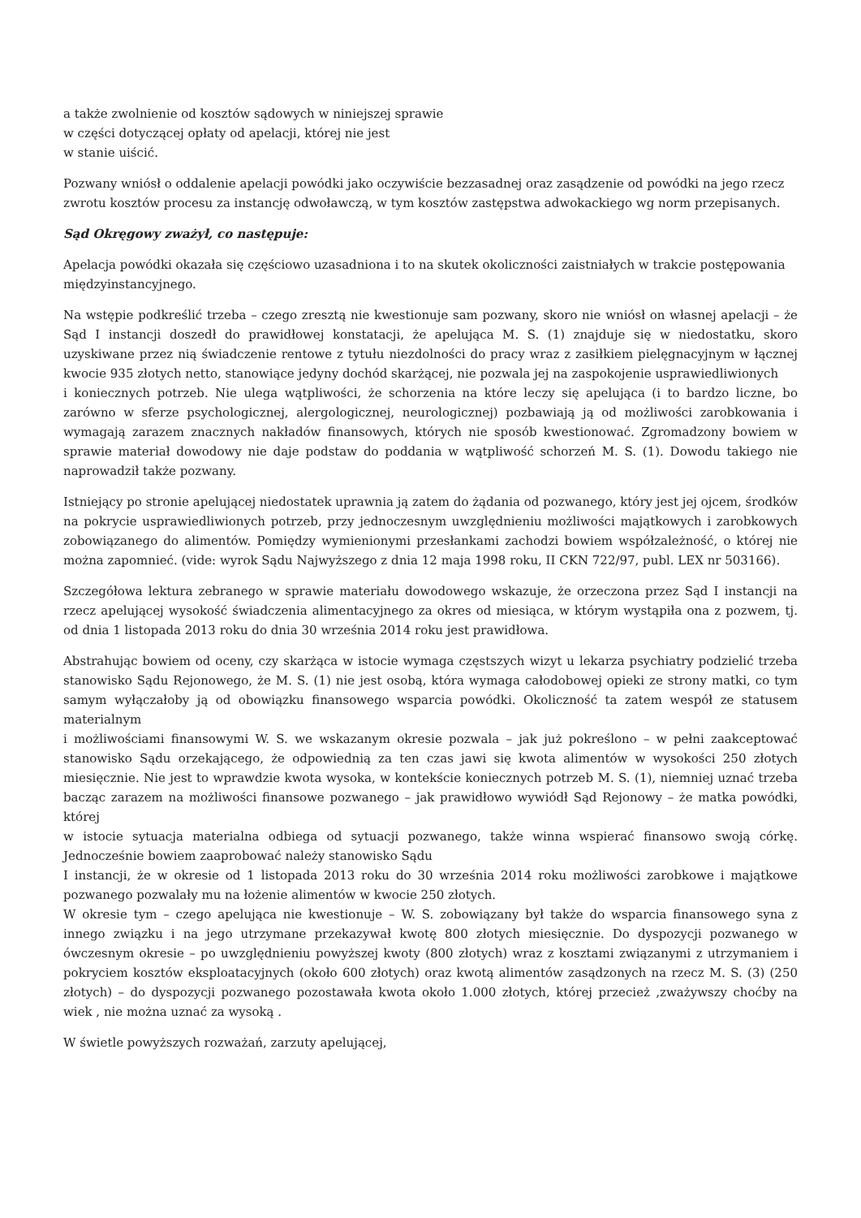a także zwolnienie od kosztów sądowych w niniejszej sprawie
w części dotyczącej opłaty od apelacji, której nie jest
w stanie uiścić.
Pozwany wniósł o oddalenie apelacji powódki jako oczywiście bezzasadnej oraz zasądzenie od powódki na jego rzecz zwrotu kosztów procesu za instancję odwoławczą, w tym kosztów zastępstwa adwokackiego wg norm przepisanych.
Sąd Okręgowy zważył, co następuje:
Apelacja powódki okazała się częściowo uzasadniona i to na skutek okoliczności zaistniałych w trakcie postępowania międzyinstancyjnego.
Na wstępie podkreślić trzeba – czego zresztą nie kwestionuje sam pozwany, skoro nie wniósł on własnej apelacji – że Sąd I instancji doszedł do prawidłowej konstatacji, że apelująca M. S. (1) znajduje się w niedostatku, skoro uzyskiwane przez nią świadczenie rentowe z tytułu niezdolności do pracy wraz z zasiłkiem pielęgnacyjnym w łącznej kwocie 935 złotych netto, stanowiące jedyny dochód skarżącej, nie pozwala jej na zaspokojenie usprawiedliwionych
i koniecznych potrzeb. Nie ulega wątpliwości, że schorzenia na które leczy się apelująca (i to bardzo liczne, bo zarówno w sferze psychologicznej, alergologicznej, neurologicznej) pozbawiają ją od możliwości zarobkowania i wymagają zarazem znacznych nakładów finansowych, których nie sposób kwestionować. Zgromadzony bowiem w sprawie materiał dowodowy nie daje podstaw do poddania w wątpliwość schorzeń M. S. (1). Dowodu takiego nie naprowadził także pozwany.
Istniejący po stronie apelującej niedostatek uprawnia ją zatem do żądania od pozwanego, który jest jej ojcem, środków na pokrycie usprawiedliwionych potrzeb, przy jednoczesnym uwzględnieniu możliwości majątkowych i zarobkowych zobowiązanego do alimentów. Pomiędzy wymienionymi przesłankami zachodzi bowiem współzależność, o której nie można zapomnieć. (vide: wyrok Sądu Najwyższego z dnia 12 maja 1998 roku, II CKN 722/97, publ. LEX nr 503166).
Szczegółowa lektura zebranego w sprawie materiału dowodowego wskazuje, że orzeczona przez Sąd I instancji na rzecz apelującej wysokość świadczenia alimentacyjnego za okres od miesiąca, w którym wystąpiła ona z pozwem, tj. od dnia 1 listopada 2013 roku do dnia 30 września 2014 roku jest prawidłowa.
Abstrahując bowiem od oceny, czy skarżąca w istocie wymaga częstszych wizyt u lekarza psychiatry podzielić trzeba stanowisko Sądu Rejonowego, że M. S. (1) nie jest osobą, która wymaga całodobowej opieki ze strony matki, co tym samym wyłączałoby ją od obowiązku finansowego wsparcia powódki. Okoliczność ta zatem wespół ze statusem materialnym
i możliwościami finansowymi W. S. we wskazanym okresie pozwala – jak już pokreślono – w pełni zaakceptować stanowisko Sądu orzekającego, że odpowiednią za ten czas jawi się kwota alimentów w wysokości 250 złotych miesięcznie. Nie jest to wprawdzie kwota wysoka, w kontekście koniecznych potrzeb M. S. (1), niemniej uznać trzeba bacząc zarazem na możliwości finansowe pozwanego – jak prawidłowo wywiódł Sąd Rejonowy – że matka powódki, której
w istocie sytuacja materialna odbiega od sytuacji pozwanego, także winna wspierać finansowo swoją córkę. Jednocześnie bowiem zaaprobować należy stanowisko Sądu
I instancji, że w okresie od 1 listopada 2013 roku do 30 września 2014 roku możliwości zarobkowe i majątkowe pozwanego pozwalały mu na łożenie alimentów w kwocie 250 złotych.
W okresie tym – czego apelująca nie kwestionuje – W. S. zobowiązany był także do wsparcia finansowego syna z innego związku i na jego utrzymane przekazywał kwotę 800 złotych miesięcznie. Do dyspozycji pozwanego w ówczesnym okresie – po uwzględnieniu powyższej kwoty (800 złotych) wraz z kosztami związanymi z utrzymaniem i pokryciem kosztów eksploatacyjnych (około 600 złotych) oraz kwotą alimentów zasądzonych na rzecz M. S. (3) (250 złotych) – do dyspozycji pozwanego pozostawała kwota około 1.000 złotych, której przecież ,zważywszy choćby na wiek , nie można uznać za wysoką .
W świetle powyższych rozważań, zarzuty apelującej,